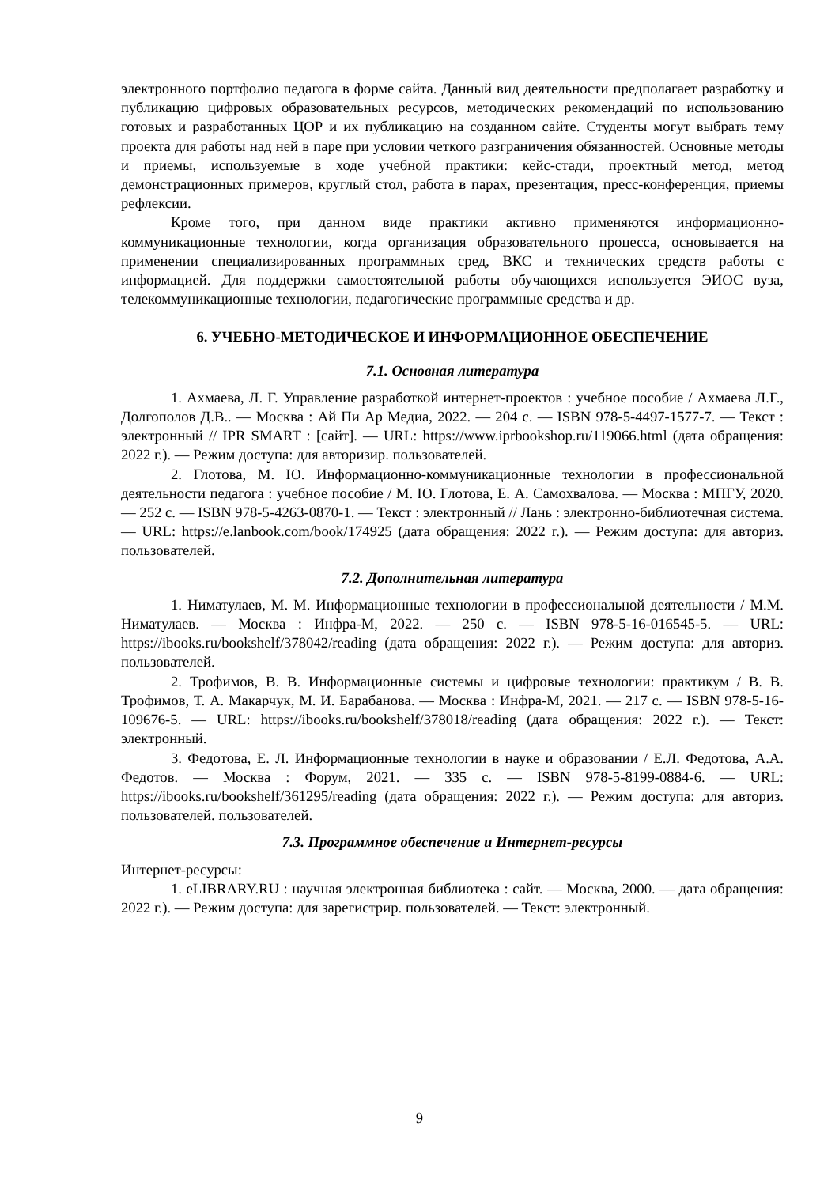электронного портфолио педагога в форме сайта. Данный вид деятельности предполагает разработку и публикацию цифровых образовательных ресурсов, методических рекомендаций по использованию готовых и разработанных ЦОР и их публикацию на созданном сайте. Студенты могут выбрать тему проекта для работы над ней в паре при условии четкого разграничения обязанностей. Основные методы и приемы, используемые в ходе учебной практики: кейс-стади, проектный метод, метод демонстрационных примеров, круглый стол, работа в парах, презентация, пресс-конференция, приемы рефлексии.
Кроме того, при данном виде практики активно применяются информационно-коммуникационные технологии, когда организация образовательного процесса, основывается на применении специализированных программных сред, ВКС и технических средств работы с информацией. Для поддержки самостоятельной работы обучающихся используется ЭИОС вуза, телекоммуникационные технологии, педагогические программные средства и др.
6. УЧЕБНО-МЕТОДИЧЕСКОЕ И ИНФОРМАЦИОННОЕ ОБЕСПЕЧЕНИЕ
7.1. Основная литература
1. Ахмаева, Л. Г. Управление разработкой интернет-проектов : учебное пособие / Ахмаева Л.Г., Долгополов Д.В.. — Москва : Ай Пи Ар Медиа, 2022. — 204 с. — ISBN 978-5-4497-1577-7. — Текст : электронный // IPR SMART : [сайт]. — URL: https://www.iprbookshop.ru/119066.html (дата обращения: 2022 г.). — Режим доступа: для авторизир. пользователей.
2. Глотова, М. Ю. Информационно-коммуникационные технологии в профессиональной деятельности педагога : учебное пособие / М. Ю. Глотова, Е. А. Самохвалова. — Москва : МПГУ, 2020. — 252 с. — ISBN 978-5-4263-0870-1. — Текст : электронный // Лань : электронно-библиотечная система. — URL: https://e.lanbook.com/book/174925 (дата обращения: 2022 г.). — Режим доступа: для авториз. пользователей.
7.2. Дополнительная литература
1. Ниматулаев, М. М. Информационные технологии в профессиональной деятельности / М.М. Ниматулаев. — Москва : Инфра-М, 2022. — 250 с. — ISBN 978-5-16-016545-5. — URL: https://ibooks.ru/bookshelf/378042/reading (дата обращения: 2022 г.). — Режим доступа: для авториз. пользователей.
2. Трофимов, В. В. Информационные системы и цифровые технологии: практикум / В. В. Трофимов, Т. А. Макарчук, М. И. Барабанова. — Москва : Инфра-М, 2021. — 217 с. — ISBN 978-5-16-109676-5. — URL: https://ibooks.ru/bookshelf/378018/reading (дата обращения: 2022 г.). — Текст: электронный.
3. Федотова, Е. Л. Информационные технологии в науке и образовании / Е.Л. Федотова, А.А. Федотов. — Москва : Форум, 2021. — 335 с. — ISBN 978-5-8199-0884-6. — URL: https://ibooks.ru/bookshelf/361295/reading (дата обращения: 2022 г.). — Режим доступа: для авториз. пользователей. пользователей.
7.3. Программное обеспечение и Интернет-ресурсы
Интернет-ресурсы:
1. eLIBRARY.RU : научная электронная библиотека : сайт. — Москва, 2000. — дата обращения: 2022 г.). — Режим доступа: для зарегистрир. пользователей. — Текст: электронный.
9